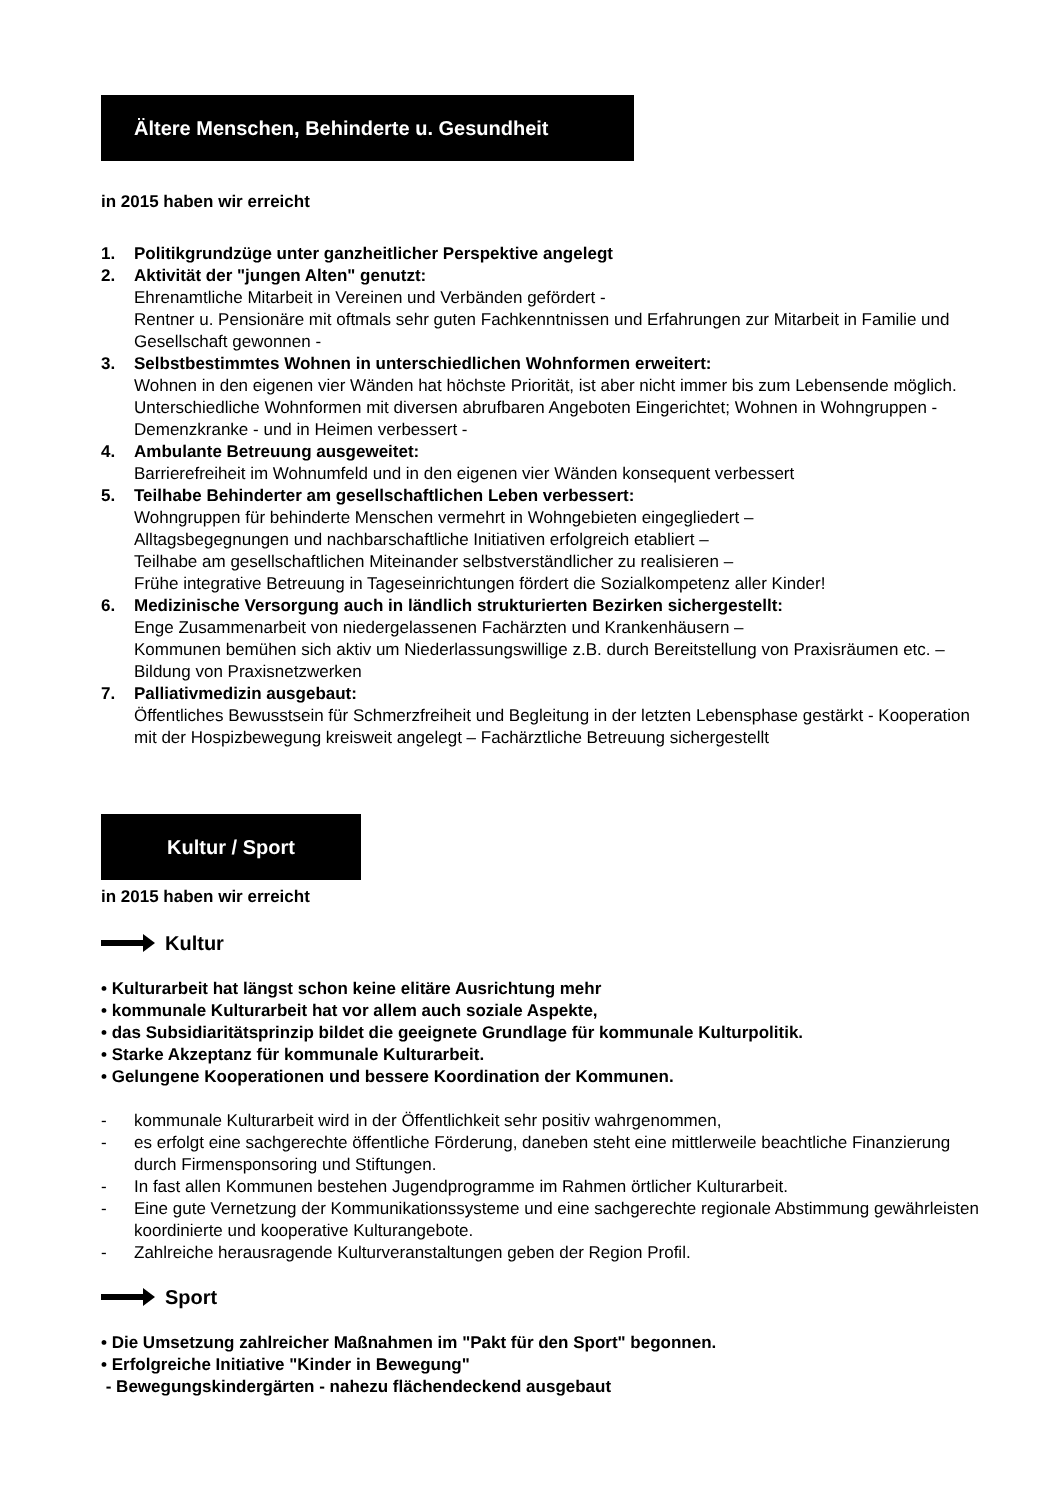Ältere Menschen, Behinderte u. Gesundheit
in 2015 haben wir erreicht
1. Politikgrundzüge unter ganzheitlicher Perspektive angelegt
2. Aktivität der "jungen Alten" genutzt:
Ehrenamtliche Mitarbeit in Vereinen und Verbänden gefördert -
Rentner u. Pensionäre mit oftmals sehr guten Fachkenntnissen und Erfahrungen zur Mitarbeit in Familie und Gesellschaft gewonnen -
3. Selbstbestimmtes Wohnen in unterschiedlichen Wohnformen erweitert:
Wohnen in den eigenen vier Wänden hat höchste Priorität, ist aber nicht immer bis zum Lebensende möglich. Unterschiedliche Wohnformen mit diversen abrufbaren Angeboten Eingerichtet; Wohnen in Wohngruppen - Demenzkranke - und in Heimen verbessert -
4. Ambulante Betreuung ausgeweitet:
Barrierefreiheit im Wohnumfeld und in den eigenen vier Wänden konsequent verbessert
5. Teilhabe Behinderter am gesellschaftlichen Leben verbessert:
Wohngruppen für behinderte Menschen vermehrt in Wohngebieten eingegliedert –
Alltagsbegegnungen und nachbarschaftliche Initiativen erfolgreich etabliert –
Teilhabe am gesellschaftlichen Miteinander selbstverständlicher zu realisieren –
Frühe integrative Betreuung in Tageseinrichtungen fördert die Sozialkompetenz aller Kinder!
6. Medizinische Versorgung auch in ländlich strukturierten Bezirken sichergestellt:
Enge Zusammenarbeit von niedergelassenen Fachärzten und Krankenhäusern –
Kommunen bemühen sich aktiv um Niederlassungswillige z.B. durch Bereitstellung von Praxis­räumen etc. –
Bildung von Praxisnetzwerken
7. Palliativmedizin ausgebaut:
Öffentliches Bewusstsein für Schmerzfreiheit und Begleitung in der letzten Lebensphase gestärkt - Kooperation mit der Hospizbewegung kreisweit angelegt – Fachärztliche Betreuung sichergestellt
Kultur / Sport
in 2015 haben wir erreicht
Kultur
• Kulturarbeit hat längst schon keine elitäre Ausrichtung mehr
• kommunale Kulturarbeit hat vor allem auch soziale Aspekte,
• das Subsidiaritätsprinzip bildet die geeignete Grundlage für kommunale Kulturpolitik.
• Starke Akzeptanz für kommunale Kulturarbeit.
• Gelungene Kooperationen und bessere Koordination der Kommunen.
- kommunale Kulturarbeit wird in der Öffentlichkeit sehr positiv wahrgenommen,
- es erfolgt eine sachgerechte öffentliche Förderung, daneben steht eine mittlerweile beachtliche Finanzierung durch Firmensponsoring und Stiftungen.
- In fast allen Kommunen bestehen Jugendprogramme im Rahmen örtlicher Kulturarbeit.
- Eine gute Vernetzung der Kommunikationssysteme und eine sachgerechte regionale Abstimmung gewährleisten koordinierte und kooperative Kulturangebote.
- Zahlreiche herausragende Kulturveranstaltungen geben der Region Profil.
Sport
• Die Umsetzung zahlreicher Maßnahmen im "Pakt für den Sport" begonnen.
• Erfolgreiche Initiative "Kinder in Bewegung"
- Bewegungskindergärten - nahezu flächendeckend ausgebaut